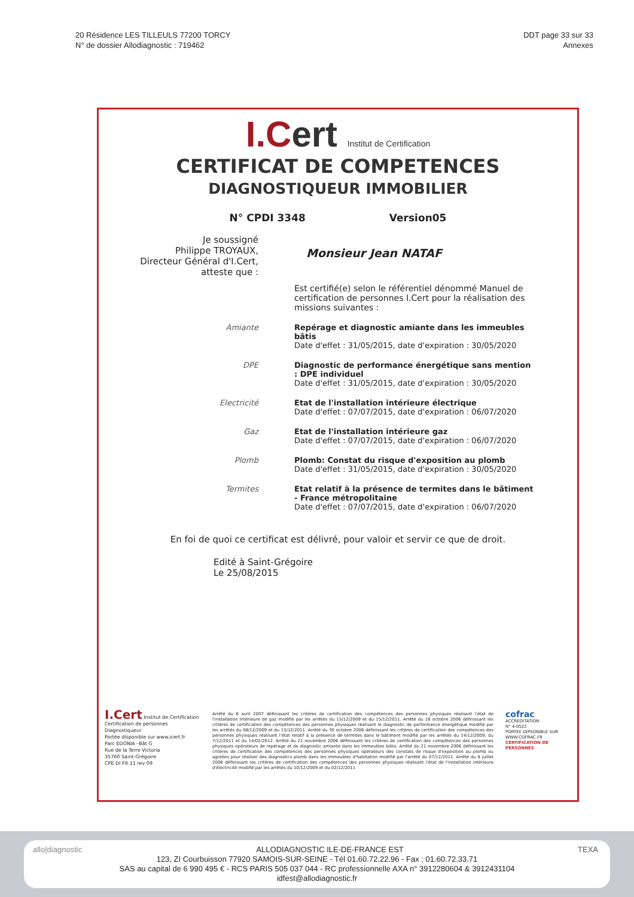20 Résidence LES TILLEULS 77200 TORCY
N° de dossier Allodiagnostic : 719462
DDT page 33 sur 33
Annexes
I.Cert Institut de Certification
CERTIFICAT DE COMPETENCES
DIAGNOSTIQUEUR IMMOBILIER
N° CPDI 3348 Version05
Je soussigné
Philippe TROYAUX,
Directeur Général d'I.Cert,
atteste que :
Monsieur Jean NATAF
Est certifié(e) selon le référentiel dénommé Manuel de certification de personnes I.Cert pour la réalisation des missions suivantes :
Amiante
Repérage et diagnostic amiante dans les immeubles bâtis
Date d'effet : 31/05/2015, date d'expiration : 30/05/2020
DPE
Diagnostic de performance énergétique sans mention : DPE individuel
Date d'effet : 31/05/2015, date d'expiration : 30/05/2020
Electricité
Etat de l'installation intérieure électrique
Date d'effet : 07/07/2015, date d'expiration : 06/07/2020
Gaz
Etat de l'installation intérieure gaz
Date d'effet : 07/07/2015, date d'expiration : 06/07/2020
Plomb
Plomb: Constat du risque d'exposition au plomb
Date d'effet : 31/05/2015, date d'expiration : 30/05/2020
Termites
Etat relatif à la présence de termites dans le bâtiment - France métropolitaine
Date d'effet : 07/07/2015, date d'expiration : 06/07/2020
En foi de quoi ce certificat est délivré, pour valoir et servir ce que de droit.
Edité à Saint-Grégoire
Le 25/08/2015
I.Cert Institut de Certification
Certification de personnes
Diagnostiqueur
Portée disponible sur www.icert.fr
Parc EDONIA –Bât G
Rue de la Terre Victoria
35760 Saint-Grégoire
CPE DI FR 11 rev 09
Arrêté du 6 avril 2007 définissant les critères de certification des compétences des personnes physiques réalisant l'état de l'installation intérieure de gaz modifié par les arrêtés du 15/12/2009 et du 15/12/2011. Arrêté du 16 octobre 2006 définissant les critères de certification des compétences des personnes physiques réalisant le diagnostic de performance énergétique modifié par les arrêtés du 08/12/2009 et du 13/12/2011. Arrêté du 30 octobre 2006 définissant les critères de certification des compétences des personnes physiques réalisant l'état relatif à la présence de termites dans le bâtiment modifié par les arrêtés du 14/12/2009, du 7/12/2011 et du 14/02/2012. Arrêté du 21 novembre 2006 définissant les critères de certification des compétences des personnes physiques opérateurs de repérage et de diagnostic amiante dans les immeubles bâtis. Arrêté du 21 novembre 2006 définissant les critères de certification des compétences des personnes physiques opérateurs des constats de risque d'exposition au plomb ou agréées pour réaliser des diagnostics plomb dans les immeubles d'habitation modifié par l'arrêté du 07/12/2011. Arrêté du 8 juillet 2008 définissant les critères de certification des compétences des personnes physiques réalisant l'état de l'installation intérieure d'électricité modifié par les arrêtés du 10/12/2009 et du 02/12/2011
cofrac
ACCREDITATION
N° 4-0522
PORTEE DIPSONIBLE SUR
WWW.COFRAC.FR
CERTIFICATION DE PERSONNES
allo|diagnostic TEXA ALLODIAGNOSTIC ILE-DE-FRANCE EST
123, ZI Courbuisson 77920 SAMOIS-SUR-SEINE - Tél 01.60.72.22.96 - Fax : 01.60.72.33.71
SAS au capital de 6 990 495 € - RCS PARIS 505 037 044 - RC professionnelle AXA n° 3912280604 & 3912431104
idfest@allodiagnostic.fr